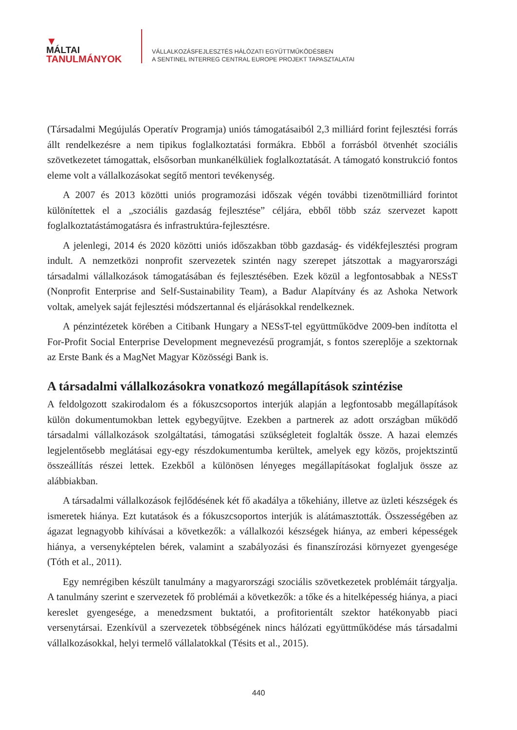▼
MÁLTAI
TANULMÁNYOK
VÁLLALKOZÁSFEJLESZTÉS HÁLÓZATI EGYÜTTMŰKÖDÉSBEN
A SENTINEL INTERREG CENTRAL EUROPE PROJEKT TAPASZTALATAI
(Társadalmi Megújulás Operatív Programja) uniós támogatásaiból 2,3 milliárd forint fejlesztési forrás állt rendelkezésre a nem tipikus foglalkoztatási formákra. Ebből a forrásból ötvenhét szociális szövetkezetet támogattak, elsősorban munkanélküliek foglalkoztatását. A támogató konstrukció fontos eleme volt a vállalkozásokat segítő mentori tevékenység.
A 2007 és 2013 közötti uniós programozási időszak végén további tizenötmilliárd forintot különítettek el a „szociális gazdaság fejlesztése” céljára, ebből több száz szervezet kapott foglalkoztatástámogatásra és infrastruktúra-fejlesztésre.
A jelenlegi, 2014 és 2020 közötti uniós időszakban több gazdaság- és vidékfejlesztési program indult. A nemzetközi nonprofit szervezetek szintén nagy szerepet játszottak a magyarországi társadalmi vállalkozások támogatásában és fejlesztésében. Ezek közül a legfontosabbak a NESsT (Nonprofit Enterprise and Self-Sustainability Team), a Badur Alapítvány és az Ashoka Network voltak, amelyek saját fejlesztési módszertannal és eljárásokkal rendelkeznek.
A pénzintézetek körében a Citibank Hungary a NESsT-tel együttműködve 2009-ben indította el For-Profit Social Enterprise Development megnevezésű programját, s fontos szereplője a szektornak az Erste Bank és a MagNet Magyar Közösségi Bank is.
A társadalmi vállalkozásokra vonatkozó megállapítások szintézise
A feldolgozott szakirodalom és a fókuszcsoportos interjúk alapján a legfontosabb megállapítások külön dokumentumokban lettek egybegyűjtve. Ezekben a partnerek az adott országban működő társadalmi vállalkozások szolgáltatási, támogatási szükségleteit foglalták össze. A hazai elemzés legjelentősebb meglátásai egy-egy részdokumentumba kerültek, amelyek egy közös, projektszintű összeállítás részei lettek. Ezekből a különösen lényeges megállapításokat foglaljuk össze az alábbiakban.
A társadalmi vállalkozások fejlődésének két fő akadálya a tőkehiány, illetve az üzleti készségek és ismeretek hiánya. Ezt kutatások és a fókuszcsoportos interjúk is alátámasztották. Összességében az ágazat legnagyobb kihívásai a következők: a vállalkozói készségek hiánya, az emberi képességek hiánya, a versenyképtelen bérek, valamint a szabályozási és finanszírozási környezet gyengesége (Tóth et al., 2011).
Egy nemrégiben készült tanulmány a magyarországi szociális szövetkezetek problémáit tárgyalja. A tanulmány szerint e szervezetek fő problémái a következők: a tőke és a hitelképesség hiánya, a piaci kereslet gyengesége, a menedzsment buktatói, a profitorientált szektor hatékonyabb piaci versenytársai. Ezenkívül a szervezetek többségének nincs hálózati együttműködése más társadalmi vállalkozásokkal, helyi termelő vállalatokkal (Tésits et al., 2015).
440